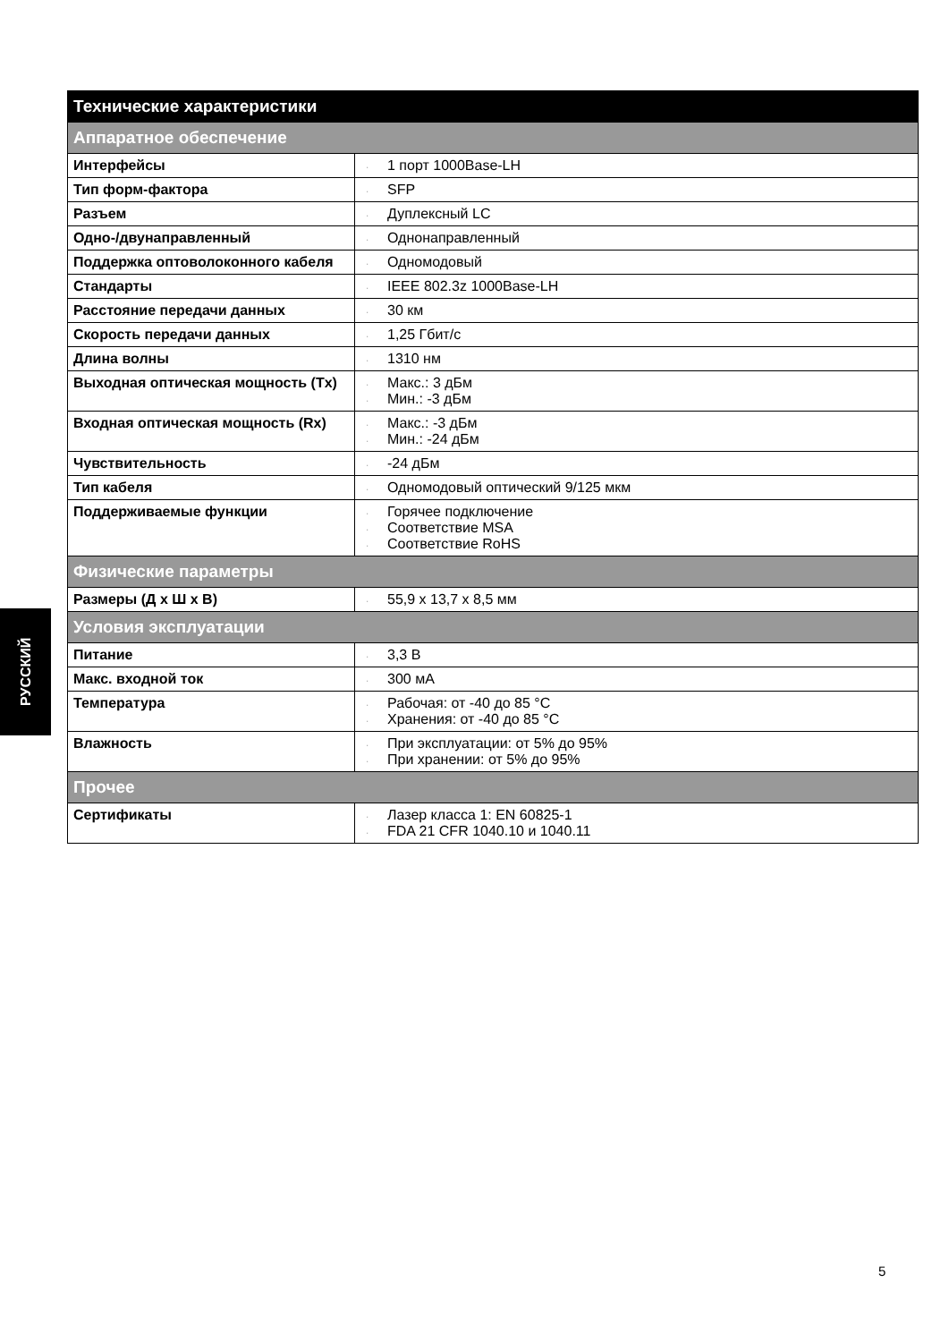| Технические характеристики | |
| --- | --- |
| Аппаратное обеспечение | |
| Интерфейсы | · 1 порт 1000Base-LH |
| Тип форм-фактора | · SFP |
| Разъем | · Дуплексный LC |
| Одно-/двунаправленный | · Однонаправленный |
| Поддержка оптоволоконного кабеля | · Одномодовый |
| Стандарты | · IEEE 802.3z 1000Base-LH |
| Расстояние передачи данных | · 30 км |
| Скорость передачи данных | · 1,25 Гбит/с |
| Длина волны | · 1310 нм |
| Выходная оптическая мощность (Tx) | · Макс.: 3 дБм · Мин.: -3 дБм |
| Входная оптическая мощность (Rx) | · Макс.: -3 дБм · Мин.: -24 дБм |
| Чувствительность | · -24 дБм |
| Тип кабеля | · Одномодовый оптический 9/125 мкм |
| Поддерживаемые функции | · Горячее подключение · Соответствие MSA · Соответствие RoHS |
| Физические параметры | |
| Размеры (Д x Ш x В) | · 55,9 x 13,7 x 8,5 мм |
| Условия эксплуатации | |
| Питание | · 3,3 В |
| Макс. входной ток | · 300 мА |
| Температура | · Рабочая: от -40 до 85 °C · Хранения: от -40 до 85 °C |
| Влажность | · При эксплуатации: от 5% до 95% · При хранении: от 5% до 95% |
| Прочее | |
| Сертификаты | · Лазер класса 1: EN 60825-1 · FDA 21 CFR 1040.10 и 1040.11 |
РУССКИЙ
5